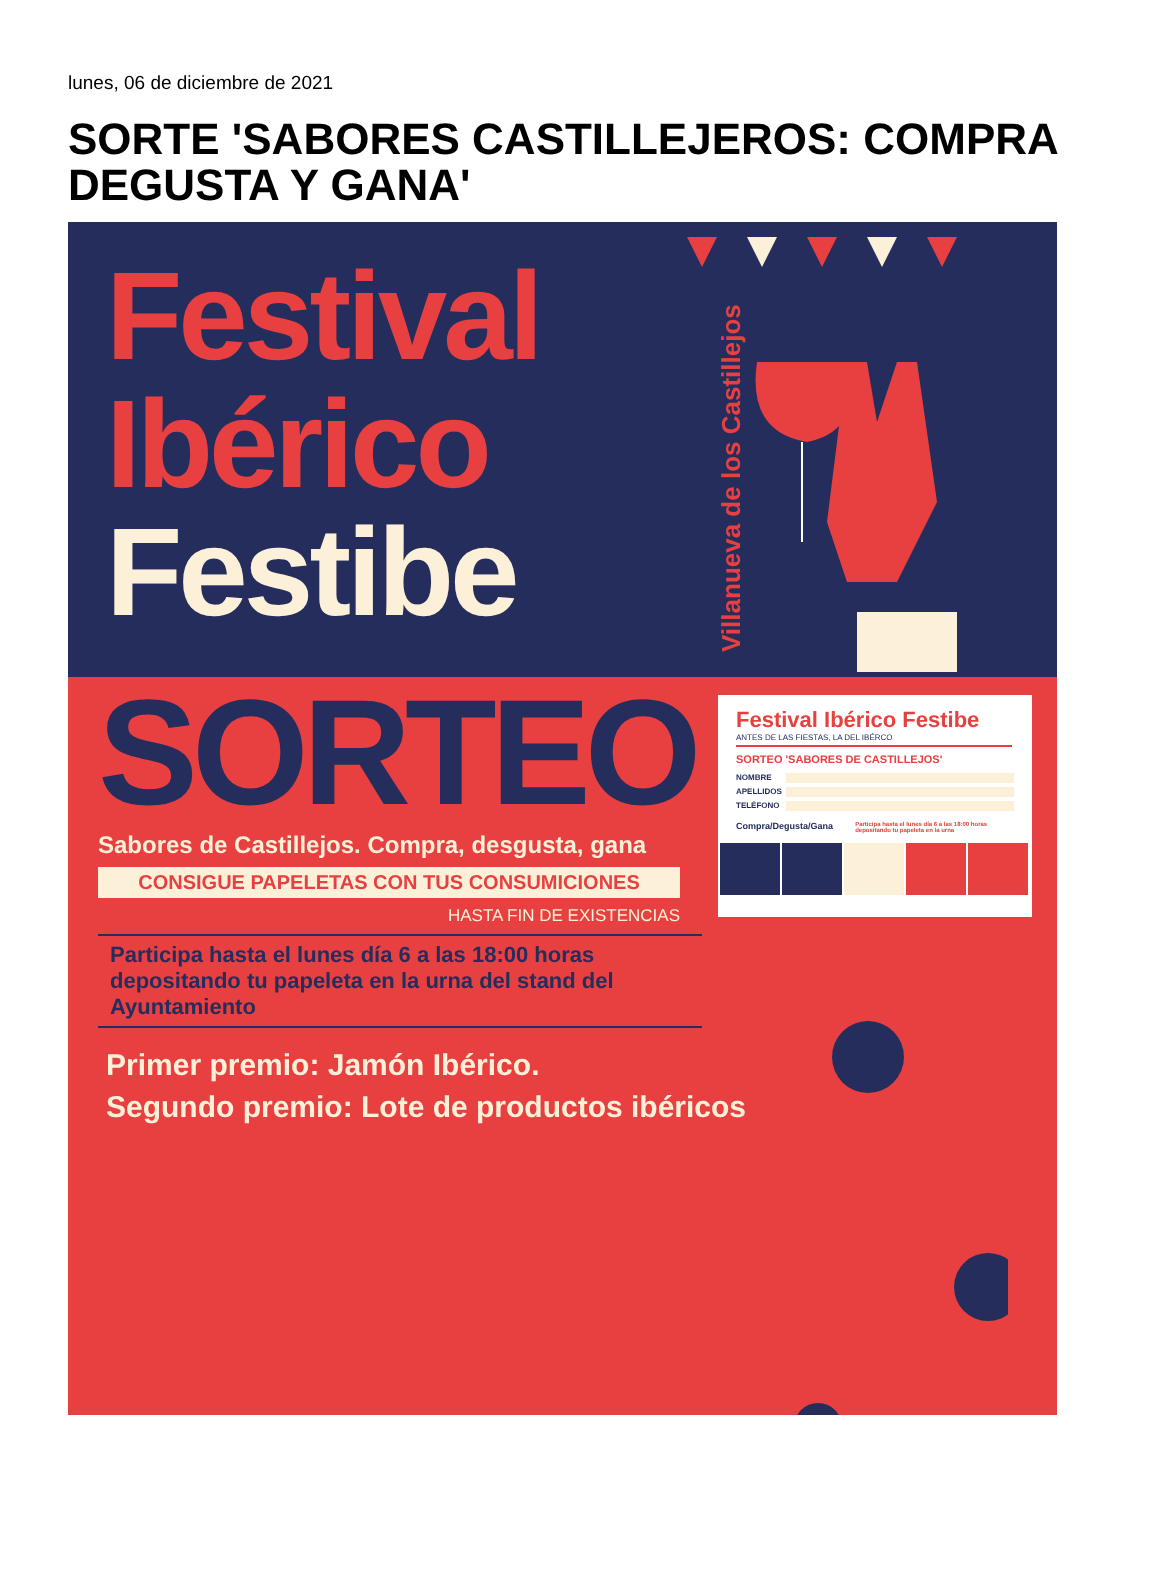lunes, 06 de diciembre de 2021
SORTE 'SABORES CASTILLEJEROS: COMPRA DEGUSTA Y GANA'
Festival
Ibérico
Festibe
Villanueva de los Castillejos
SORTEO
Sabores de Castillejos. Compra, desgusta, gana
CONSIGUE PAPELETAS CON TUS CONSUMICIONES
HASTA FIN DE EXISTENCIAS
Participa hasta el lunes día 6 a las 18:00 horas depositando tu papeleta en la urna del stand del Ayuntamiento
Primer premio: Jamón Ibérico.
Segundo premio: Lote de productos ibéricos
Festival Ibérico Festibe
ANTES DE LAS FIESTAS, LA DEL IBÉRCO
SORTEO 'SABORES DE CASTILLEJOS'
NOMBRE
APELLIDOS
TELÉFONO
Compra/Degusta/Gana Participa hasta el lunes día 6 a las 18:00 horas depositando tu papeleta en la urna